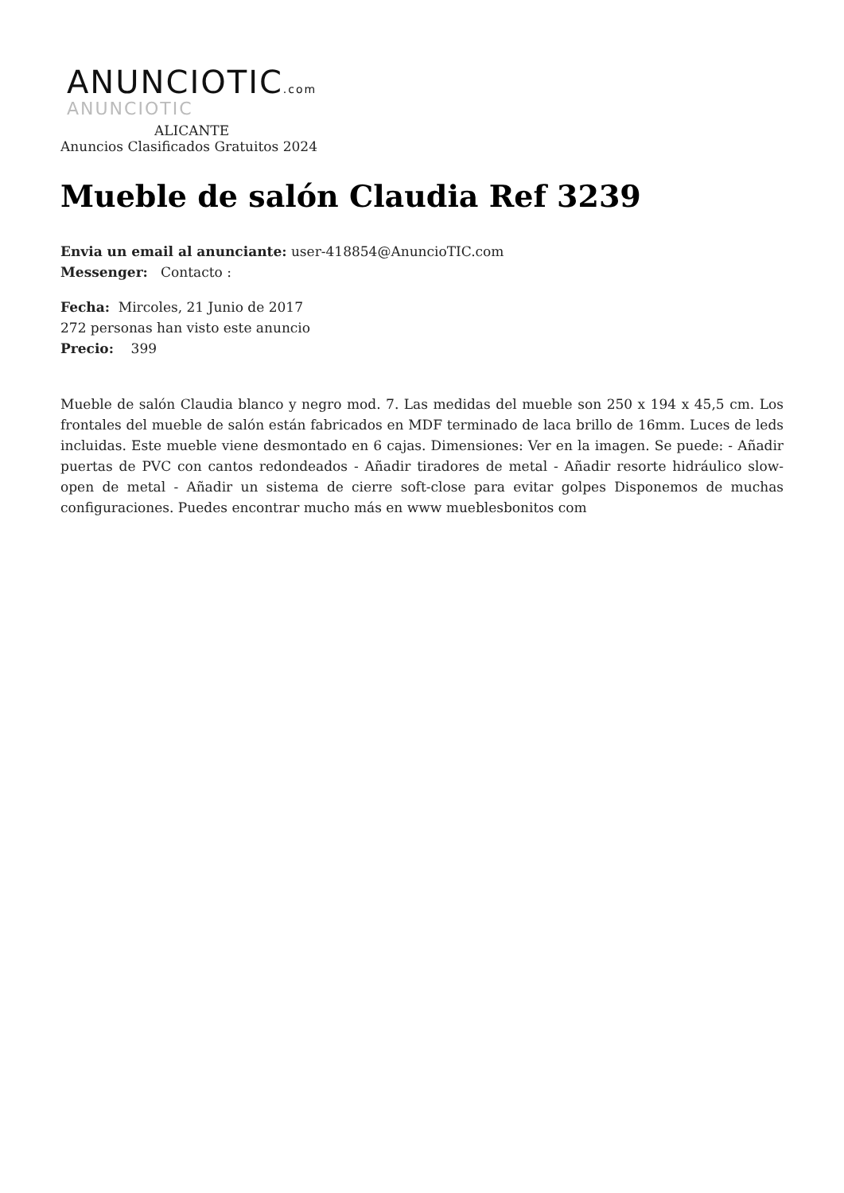ANUNCIOTIC.com
ANUNCIOTIC
ALICANTE
Anuncios Clasificados Gratuitos 2024
Mueble de salón Claudia Ref 3239
Envia un email al anunciante: user-418854@AnuncioTIC.com
Messenger: Contacto :
Fecha: Mircoles, 21 Junio de 2017
272 personas han visto este anuncio
Precio: 399
Mueble de salón Claudia blanco y negro mod. 7. Las medidas del mueble son 250 x 194 x 45,5 cm. Los frontales del mueble de salón están fabricados en MDF terminado de laca brillo de 16mm. Luces de leds incluidas. Este mueble viene desmontado en 6 cajas. Dimensiones: Ver en la imagen. Se puede: - Añadir puertas de PVC con cantos redondeados - Añadir tiradores de metal - Añadir resorte hidráulico slow-open de metal - Añadir un sistema de cierre soft-close para evitar golpes Disponemos de muchas configuraciones. Puedes encontrar mucho más en www mueblesbonitos com